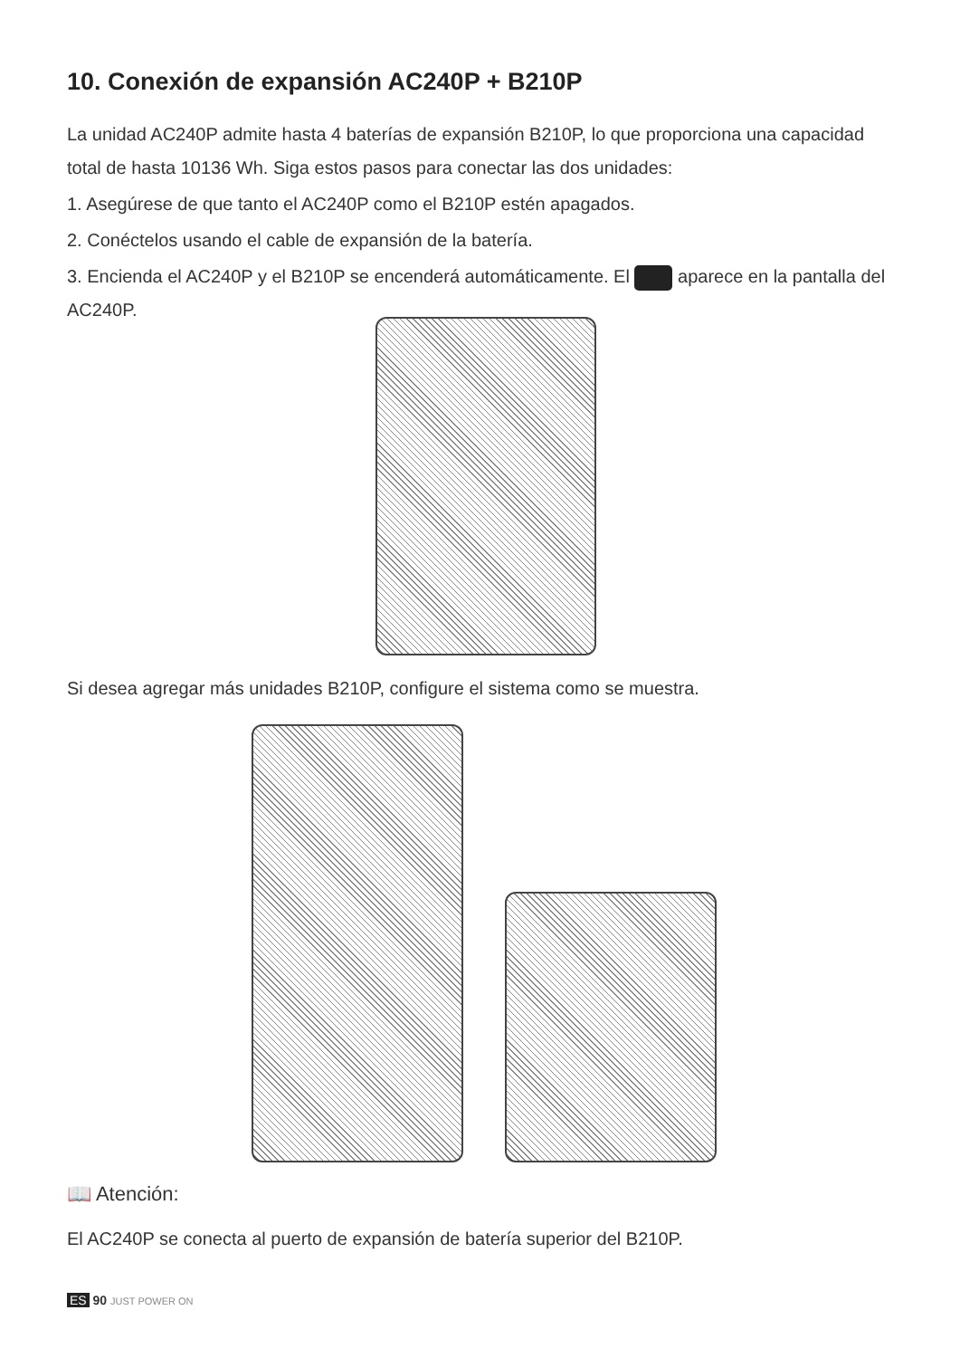10. Conexión de expansión AC240P + B210P
La unidad AC240P admite hasta 4 baterías de expansión B210P, lo que proporciona una capacidad total de hasta 10136 Wh. Siga estos pasos para conectar las dos unidades:
1. Asegúrese de que tanto el AC240P como el B210P estén apagados.
2. Conéctelos usando el cable de expansión de la batería.
3. Encienda el AC240P y el B210P se encenderá automáticamente. El aparece en la pantalla del AC240P.
Si desea agregar más unidades B210P, configure el sistema como se muestra.
📖 Atención:
El AC240P se conecta al puerto de expansión de batería superior del B210P.
ES 90 JUST POWER ON